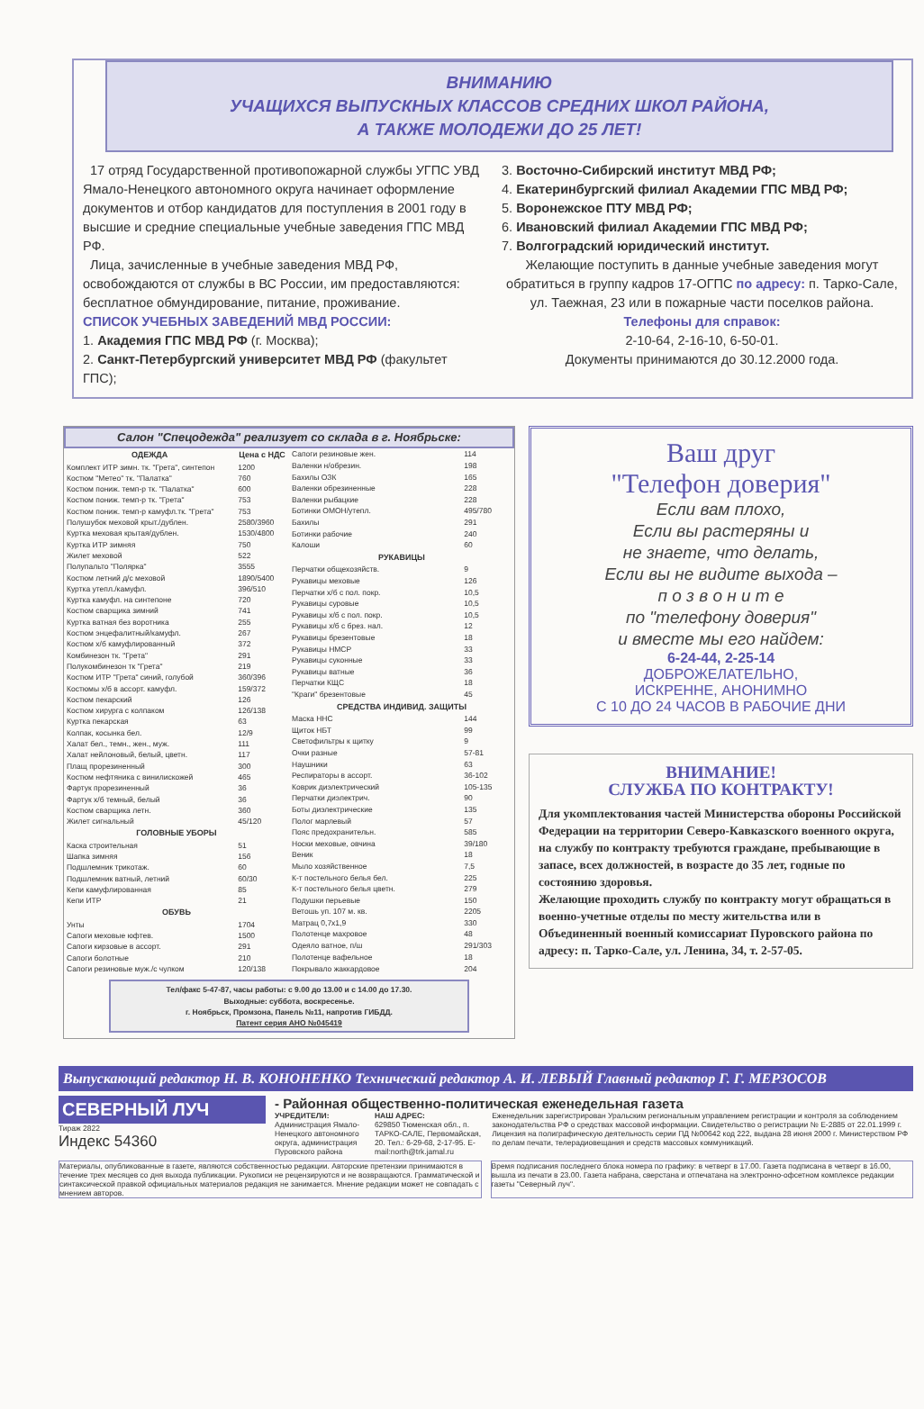ВНИМАНИЮ
УЧАЩИХСЯ ВЫПУСКНЫХ КЛАССОВ СРЕДНИХ ШКОЛ РАЙОНА,
А ТАКЖЕ МОЛОДЕЖИ ДО 25 ЛЕТ!
17 отряд Государственной противопожарной службы УГПС УВД Ямало-Ненецкого автономного округа начинает оформление документов и отбор кандидатов для поступления в 2001 году в высшие и средние специальные учебные заведения ГПС МВД РФ.
Лица, зачисленные в учебные заведения МВД РФ, освобождаются от службы в ВС России, им предоставляются: бесплатное обмундирование, питание, проживание.
СПИСОК УЧЕБНЫХ ЗАВЕДЕНИЙ МВД РОССИИ:
1. Академия ГПС МВД РФ (г. Москва);
2. Санкт-Петербургский университет МВД РФ (факультет ГПС);
3. Восточно-Сибирский институт МВД РФ;
4. Екатеринбургский филиал Академии ГПС МВД РФ;
5. Воронежское ПТУ МВД РФ;
6. Ивановский филиал Академии ГПС МВД РФ;
7. Волгоградский юридический институт.
Желающие поступить в данные учебные заведения могут обратиться в группу кадров 17-ОГПС по адресу: п. Тарко-Сале, ул. Таежная, 23 или в пожарные части поселков района.
Телефоны для справок:
2-10-64, 2-16-10, 6-50-01.
Документы принимаются до 30.12.2000 года.
Салон "Спецодежда" реализует со склада в г. Ноябрьске:
| ОДЕЖДА | Цена с НДС |
| --- | --- |
| Комплект ИТР зимн. тк. "Грета", синтепон | 1200 |
| Костюм "Метео" тк. "Палатка" | 760 |
| Костюм пониж. темп-р тк. "Палатка" | 600 |
| Костюм пониж. темп-р тк. "Грета" | 753 |
| Костюм пониж. темп-р камуфл.тк. "Грета" | 753 |
| Полушубок меховой крыт./дублен. | 2580/3960 |
| Куртка меховая крытая/дублен. | 1530/4800 |
| Куртка ИТР зимняя | 750 |
| Жилет меховой | 522 |
| Полупальто "Полярка" | 3555 |
| Костюм летний д/с меховой | 1890/5400 |
| Куртка утепл./камуфл. | 396/510 |
| Куртка камуфл. на синтепоне | 720 |
| Костюм сварщика зимний | 741 |
| Куртка ватная без воротника | 255 |
| Костюм энцефалитный/камуфл. | 267 |
| Костюм х/б камуфлированный | 372 |
| Комбинезон тк. "Грета" | 291 |
| Полукомбинезон тк "Грета" | 219 |
| Костюм ИТР "Грета" синий, голубой | 360/396 |
| Костюмы х/б в ассорт. камуфл. | 159/372 |
| Костюм пекарский | 126 |
| Костюм хирурга с колпаком | 126/138 |
| Куртка пекарская | 63 |
| Колпак, косынка бел. | 12/9 |
| Халат бел., темн., жен., муж. | 111 |
| Халат нейлоновый, белый, цветн. | 117 |
| Плащ прорезиненный | 300 |
| Костюм нефтяника с винилискожей | 465 |
| Фартук прорезиненный | 36 |
| Фартук х/б темный, белый | 36 |
| Костюм сварщика летн. | 360 |
| Жилет сигнальный | 45/120 |
| ГОЛОВНЫЕ УБОРЫ | |
| Каска строительная | 51 |
| Шапка зимняя | 156 |
| Подшлемник трикотаж. | 60 |
| Подшлемник ватный, летний | 60/30 |
| Кепи камуфлированная | 85 |
| Кепи ИТР | 21 |
| ОБУВЬ | |
| Унты | 1704 |
| Сапоги меховые юфтев. | 1500 |
| Сапоги кирзовые в ассорт. | 291 |
| Сапоги болотные | 210 |
| Сапоги резиновые муж./с чулком | 120/138 |
| Сапоги резиновые жен. | 114 |
| Валенки н/обрезин. | 198 |
| Бахилы ОЗК | 165 |
| Валенки обрезиненные | 228 |
| Валенки рыбацкие | 228 |
| Ботинки ОМОН/утепл. | 495/780 |
| Бахилы | 291 |
| Ботинки рабочие | 240 |
| Калоши | 60 |
| РУКАВИЦЫ | |
| Перчатки общехозяйств. | 9 |
| Рукавицы меховые | 126 |
| Перчатки х/б с пол. покр. | 10,5 |
| Рукавицы суровые | 10,5 |
| Рукавицы х/б с пол. покр. | 10,5 |
| Рукавицы х/б с брез. нал. | 12 |
| Рукавицы брезентовые | 18 |
| Рукавицы НМСР | 33 |
| Рукавицы суконные | 33 |
| Рукавицы ватные | 36 |
| Перчатки КЩС | 18 |
| "Краги" брезентовые | 45 |
| СРЕДСТВА ИНДИВИД. ЗАЩИТЫ | |
| Маска ННС | 144 |
| Щиток НБТ | 99 |
| Светофильтры к щитку | 9 |
| Очки разные | 57-81 |
| Наушники | 63 |
| Респираторы в ассорт. | 36-102 |
| Коврик диэлектрический | 105-135 |
| Перчатки диэлектрич. | 90 |
| Боты диэлектрические | 135 |
| Полог марлевый | 57 |
| Пояс предохранительн. | 585 |
| Носки меховые, овчина | 39/180 |
| Веник | 18 |
| Мыло хозяйственное | 7,5 |
| К-т постельного белья бел. | 225 |
| К-т постельного белья цветн. | 279 |
| Подушки перьевые | 150 |
| Ветошь уп. 107 м. кв. | 2205 |
| Матрац 0,7х1,9 | 330 |
| Полотенце махровое | 48 |
| Одеяло ватное, п/ш | 291/303 |
| Полотенце вафельное | 18 |
| Покрывало жаккардовое | 204 |
Тел/факс 5-47-87, часы работы: с 9.00 до 13.00 и с 14.00 до 17.30.
Выходные: суббота, воскресенье.
г. Ноябрьск, Промзона, Панель №11, напротив ГИБДД.
Патент серия АНО №045419
Ваш друг
"Телефон доверия"
Если вам плохо,
Если вы растеряны и
не знаете, что делать,
Если вы не видите выхода –
п о з в о н и т е
по "телефону доверия"
и вместе мы его найдем:
6-24-44, 2-25-14
ДОБРОЖЕЛАТЕЛЬНО,
ИСКРЕННЕ, АНОНИМНО
С 10 ДО 24 ЧАСОВ В РАБОЧИЕ ДНИ
ВНИМАНИЕ!
СЛУЖБА ПО КОНТРАКТУ!
Для укомплектования частей Министерства обороны Российской Федерации на территории Северо-Кавказского военного округа, на службу по контракту требуются граждане, пребывающие в запасе, всех должностей, в возрасте до 35 лет, годные по состоянию здоровья.
Желающие проходить службу по контракту могут обращаться в военно-учетные отделы по месту жительства или в Объединенный военный комиссариат Пуровского района по адресу: п. Тарко-Сале, ул. Ленина, 34, т. 2-57-05.
Выпускающий редактор Н. В. КОНОНЕНКО Технический редактор А. И. ЛЕВЫЙ Главный редактор Г. Г. МЕРЗОСОВ
СЕВЕРНЫЙ ЛУЧ
Тираж 2822
Индекс 54360
- Районная общественно-политическая еженедельная газета
УЧРЕДИТЕЛИ:
Администрация Ямало-Ненецкого автономного округа, администрация Пуровского района
НАШ АДРЕС:
629850 Тюменская обл., п. ТАРКО-САЛЕ, Первомайская, 20. Тел.: 6-29-68, 2-17-95. E-mail:north@trk.jamal.ru
Еженедельник зарегистрирован Уральским региональным управлением регистрации и контроля за соблюдением законодательства РФ о средствах массовой информации. Свидетельство о регистрации № Е-2885 от 22.01.1999 г. Лицензия на полиграфическую деятельность серии ПД №00642 код 222, выдана 28 июня 2000 г. Министерством РФ по делам печати, телерадиовещания и средств массовых коммуникаций.
Материалы, опубликованные в газете, являются собственностью редакции. Авторские претензии принимаются в течение трех месяцев со дня выхода публикации. Рукописи не рецензируются и не возвращаются. Грамматической и синтаксической правкой официальных материалов редакция не занимается. Мнение редакции может не совпадать с мнением авторов.
Время подписания последнего блока номера по графику: в четверг в 17.00. Газета подписана в четверг в 16.00, вышла из печати в 23.00. Газета набрана, сверстана и отпечатана на электронно-офсетном комплексе редакции газеты "Северный луч".